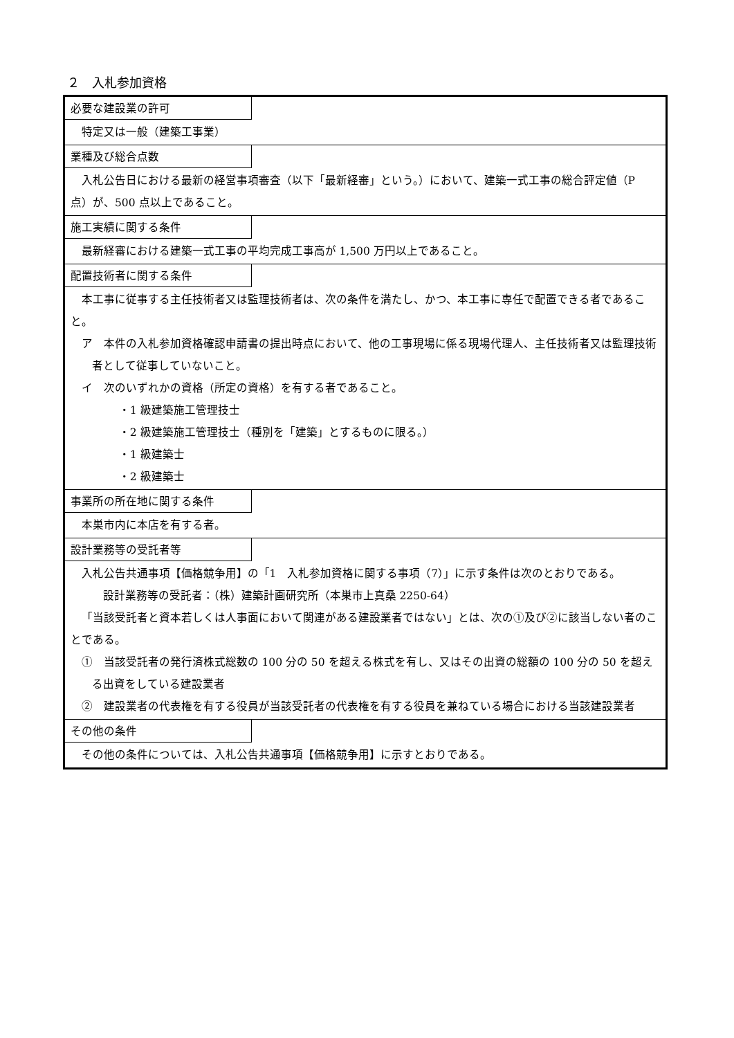２　入札参加資格
必要な建設業の許可
特定又は一般（建築工事業）
業種及び総合点数
入札公告日における最新の経営事項審査（以下「最新経審」という。）において、建築一式工事の総合評定値（P 点）が、500 点以上であること。
施工実績に関する条件
最新経審における建築一式工事の平均完成工事高が 1,500 万円以上であること。
配置技術者に関する条件
本工事に従事する主任技術者又は監理技術者は、次の条件を満たし、かつ、本工事に専任で配置できる者であること。
ア　本件の入札参加資格確認申請書の提出時点において、他の工事現場に係る現場代理人、主任技術者又は監理技術者として従事していないこと。
イ　次のいずれかの資格（所定の資格）を有する者であること。
・1 級建築施工管理技士
・2 級建築施工管理技士（種別を「建築」とするものに限る。）
・1 級建築士
・2 級建築士
事業所の所在地に関する条件
本巣市内に本店を有する者。
設計業務等の受託者等
入札公告共通事項【価格競争用】の「1　入札参加資格に関する事項（7）」に示す条件は次のとおりである。
設計業務等の受託者：（株）建築計画研究所（本巣市上真桑 2250-64）
「当該受託者と資本若しくは人事面において関連がある建設業者ではない」とは、次の①及び②に該当しない者のことである。
①　当該受託者の発行済株式総数の 100 分の 50 を超える株式を有し、又はその出資の総額の 100 分の 50 を超える出資をしている建設業者
②　建設業者の代表権を有する役員が当該受託者の代表権を有する役員を兼ねている場合における当該建設業者
その他の条件
その他の条件については、入札公告共通事項【価格競争用】に示すとおりである。